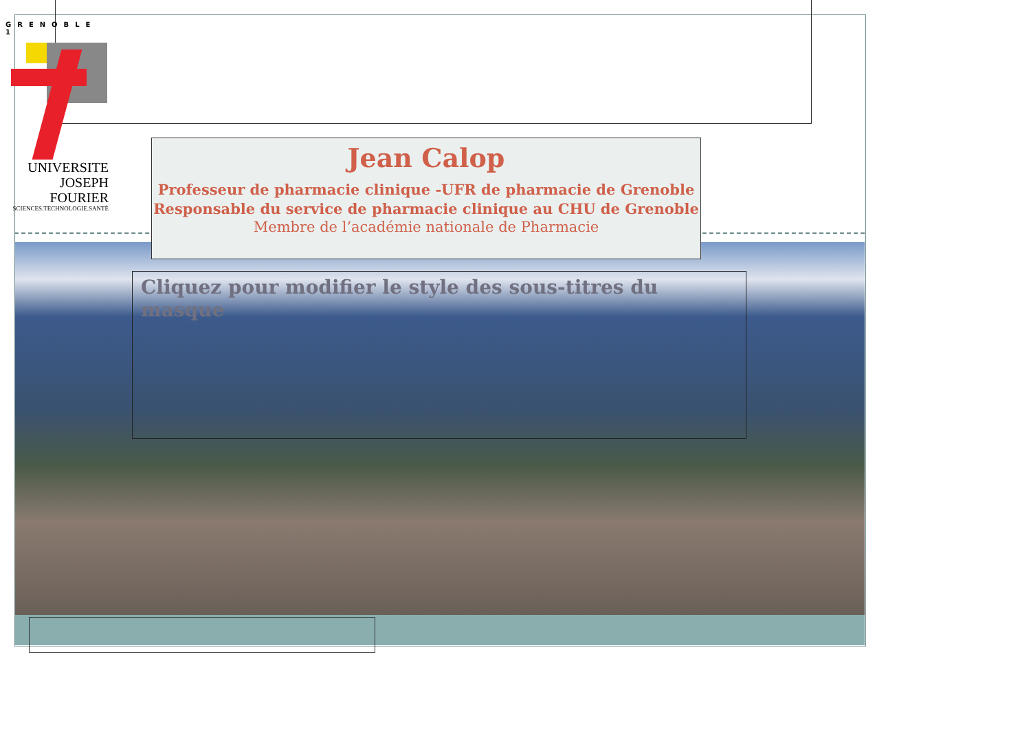GRENOBLE 1
UNIVERSITE
JOSEPH FOURIER
SCIENCES.TECHNOLOGIE.SANTÉ
Jean Calop
Professeur de pharmacie clinique -UFR de pharmacie de Grenoble
Responsable du service de pharmacie clinique au CHU de Grenoble
Membre de l’académie nationale de Pharmacie
Cliquez pour modifier le style des sous-titres du masque